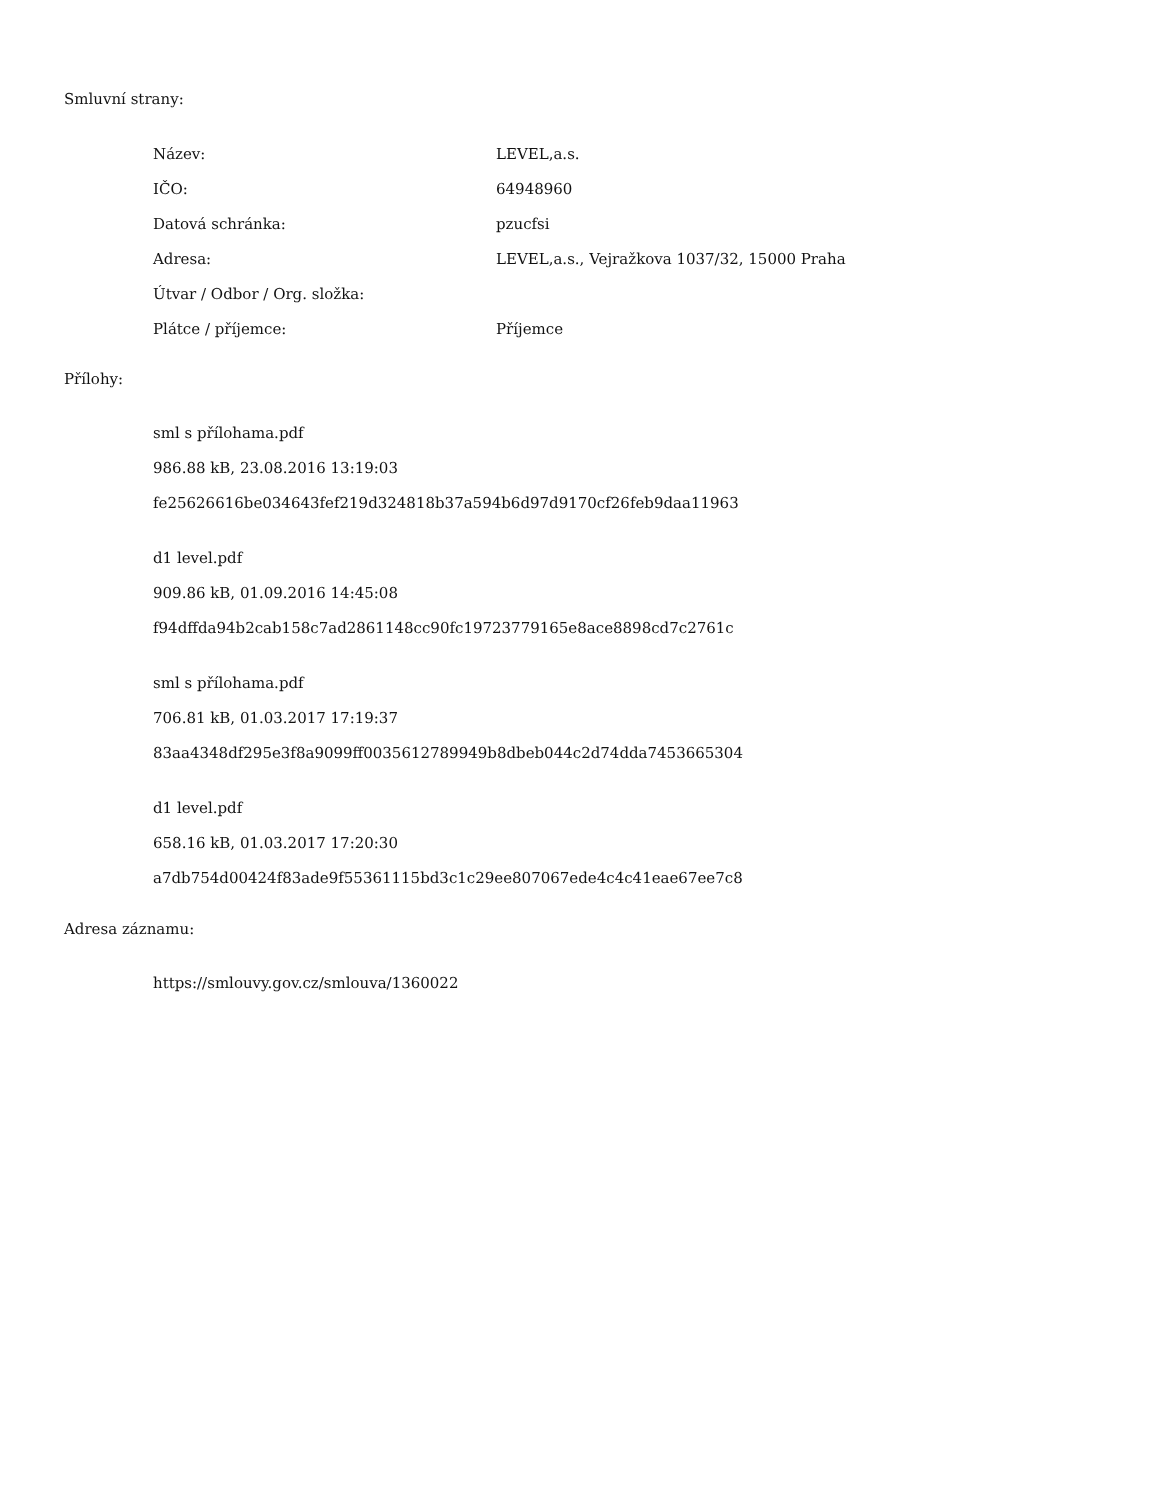Smluvní strany:
| Název: | LEVEL,a.s. |
| IČO: | 64948960 |
| Datová schránka: | pzucfsi |
| Adresa: | LEVEL,a.s., Vejražkova 1037/32, 15000 Praha |
| Útvar / Odbor / Org. složka: | |
| Plátce / příjemce: | Příjemce |
Přílohy:
sml s přílohama.pdf
986.88 kB, 23.08.2016 13:19:03
fe25626616be034643fef219d324818b37a594b6d97d9170cf26feb9daa11963
d1 level.pdf
909.86 kB, 01.09.2016 14:45:08
f94dffda94b2cab158c7ad2861148cc90fc19723779165e8ace8898cd7c2761c
sml s přílohama.pdf
706.81 kB, 01.03.2017 17:19:37
83aa4348df295e3f8a9099ff0035612789949b8dbeb044c2d74dda7453665304
d1 level.pdf
658.16 kB, 01.03.2017 17:20:30
a7db754d00424f83ade9f55361115bd3c1c29ee807067ede4c4c41eae67ee7c8
Adresa záznamu:
https://smlouvy.gov.cz/smlouva/1360022